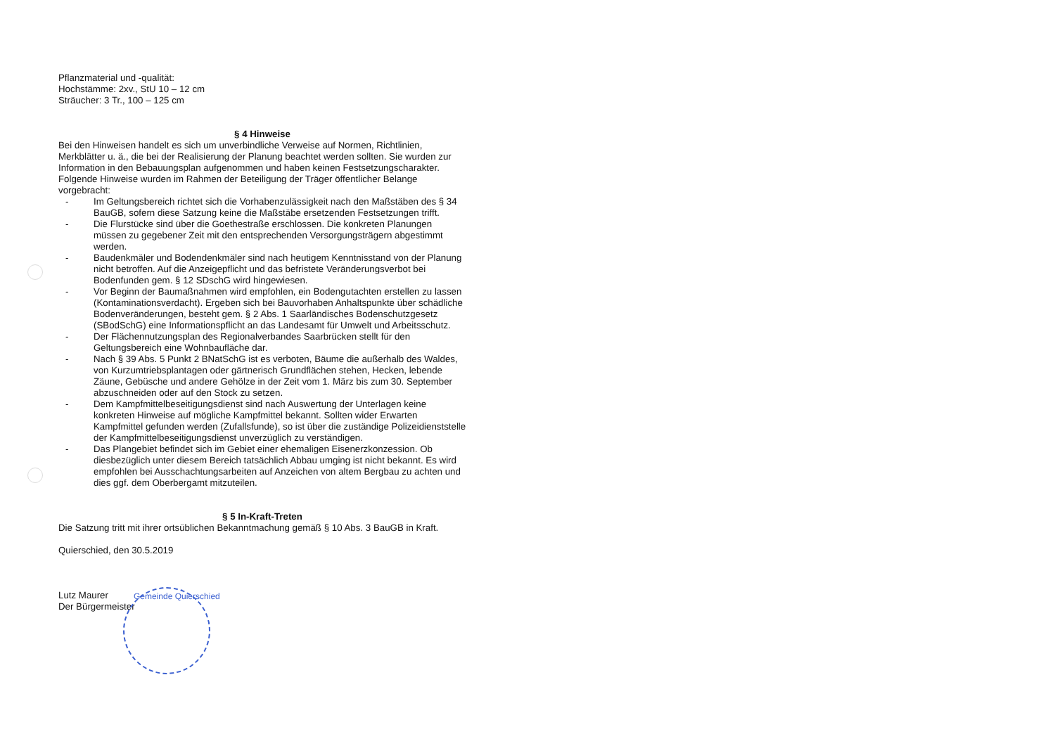Pflanzmaterial und -qualität:
Hochstämme: 2xv., StU 10 – 12 cm
Sträucher: 3 Tr., 100 – 125 cm
§ 4 Hinweise
Bei den Hinweisen handelt es sich um unverbindliche Verweise auf Normen, Richtlinien, Merkblätter u. ä., die bei der Realisierung der Planung beachtet werden sollten. Sie wurden zur Information in den Bebauungsplan aufgenommen und haben keinen Festsetzungscharakter.
Folgende Hinweise wurden im Rahmen der Beteiligung der Träger öffentlicher Belange vorgebracht:
- Im Geltungsbereich richtet sich die Vorhabenzulässigkeit nach den Maßstäben des § 34 BauGB, sofern diese Satzung keine die Maßstäbe ersetzenden Festsetzungen trifft.
- Die Flurstücke sind über die Goethestraße erschlossen. Die konkreten Planungen müssen zu gegebener Zeit mit den entsprechenden Versorgungsträgern abgestimmt werden.
- Baudenkmäler und Bodendenkmäler sind nach heutigem Kenntnisstand von der Planung nicht betroffen. Auf die Anzeigepflicht und das befristete Veränderungsverbot bei Bodenfunden gem. § 12 SDschG wird hingewiesen.
- Vor Beginn der Baumaßnahmen wird empfohlen, ein Bodengutachten erstellen zu lassen (Kontaminationsverdacht). Ergeben sich bei Bauvorhaben Anhaltspunkte über schädliche Bodenveränderungen, besteht gem. § 2 Abs. 1 Saarländisches Bodenschutzgesetz (SBodSchG) eine Informationspflicht an das Landesamt für Umwelt und Arbeitsschutz.
- Der Flächennutzungsplan des Regionalverbandes Saarbrücken stellt für den Geltungsbereich eine Wohnbaufläche dar.
- Nach § 39 Abs. 5 Punkt 2 BNatSchG ist es verboten, Bäume die außerhalb des Waldes, von Kurzumtriebsplantagen oder gärtnerisch Grundflächen stehen, Hecken, lebende Zäune, Gebüsche und andere Gehölze in der Zeit vom 1. März bis zum 30. September abzuschneiden oder auf den Stock zu setzen.
- Dem Kampfmittelbeseitigungsdienst sind nach Auswertung der Unterlagen keine konkreten Hinweise auf mögliche Kampfmittel bekannt. Sollten wider Erwarten Kampfmittel gefunden werden (Zufallsfunde), so ist über die zuständige Polizeidienststelle der Kampfmittelbeseitigungsdienst unverzüglich zu verständigen.
- Das Plangebiet befindet sich im Gebiet einer ehemaligen Eisenerzkonzession. Ob diesbezüglich unter diesem Bereich tatsächlich Abbau umging ist nicht bekannt. Es wird empfohlen bei Ausschachtungsarbeiten auf Anzeichen von altem Bergbau zu achten und dies ggf. dem Oberbergamt mitzuteilen.
§ 5 In-Kraft-Treten
Die Satzung tritt mit ihrer ortsüblichen Bekanntmachung gemäß § 10 Abs. 3 BauGB in Kraft.
Quierschied, den 30.5.2019
Lutz Maurer
Der Bürgermeister
Gemeinde Quierschied